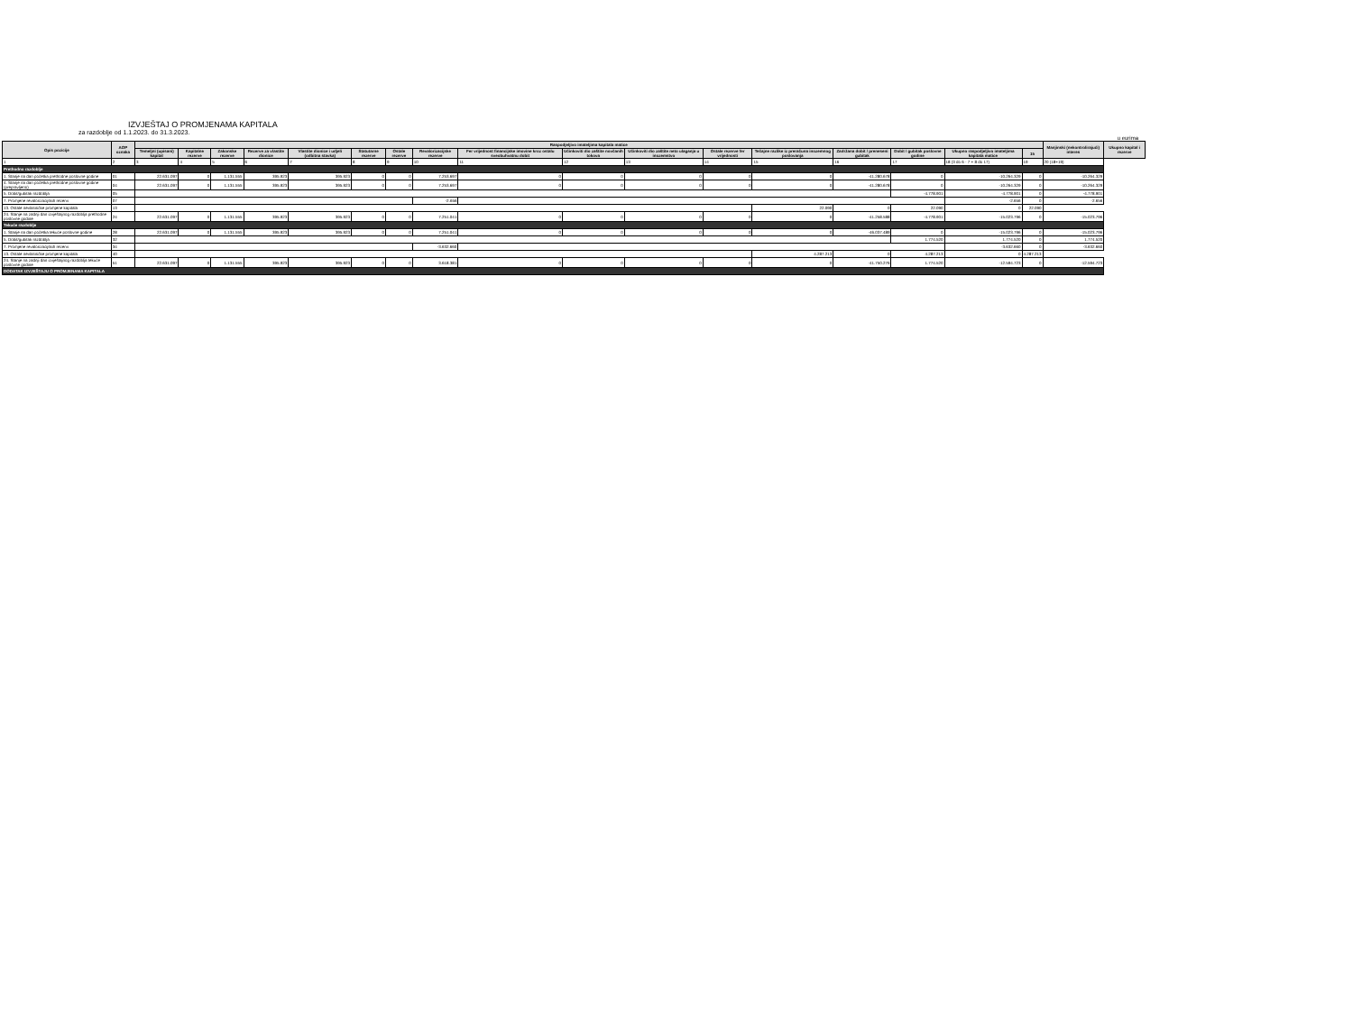IZVJEŠTAJ O PROMJENAMA KAPITALA
za razdoblje od 1.1.2023. do 31.3.2023.
u eurima
| Opis pozicije | AOP oznaka | Raspodjeljivo imateljima kapitala matice | | | | | | | | | | | | | | | | | Manjinski (nekontrolirajući) interes | Ukupno kapital i rezerve |
| --- | --- | --- | --- | --- | --- | --- | --- | --- | --- | --- | --- | --- | --- | --- | --- | --- | --- | --- | --- | --- |
| | | Temeljni (upisani) kapital | Kapitalne rezerve | Zakonske rezerve | Rezerve za vlastite dionice | Vlastite dionice i udjeli (odbitna stavka) | Statutarne rezerve | Ostale rezerve | Revalorizacijske rezerve | Fer vrijednost financijske imovine kroz ostalu sveobuhvatnu dobit | Učinkoviti dio zaštite novčanih tokova | Učinkoviti dio zaštite neto ulaganja u inozemstvo | Ostale rezerve fer vrijednosti | Tečajne razlike iz preračuna inozemnog poslovanja | Zadržana dobit / preneseni gubitak | Dobit / gubitak poslovne godine | Ukupno raspodjeljivo imateljima kapitala matice | 15 | | |
| 1 | 2 | 3 | 4 | 5 | 6 | 7 | 8 | 9 | 10 | 11 | 12 | 13 | 14 | 15 | 16 | 17 | 18 (3 do 6 - 7 + 8 do 17) | 19 | 20 (18+19) | |
| Prethodno razdoblje | | | | | | | | | | | | | | | | | | | | |
| 1. Stanje na dan početka prethodne poslovne godine | 01 | 22.631.097 | 0 | 1.131.555 | 395.923 | 395.923 | 0 | 0 | 7.253.697 | 0 | 0 | 0 | 0 | 0 | -41.280.678 | 0 | -10.264.329 | 0 | -10.264.329 | |
| 4. Stanje na dan početka prethodne poslovne godine (prepravljeno) | 04 | 22.631.097 | 0 | 1.131.555 | 395.923 | 395.923 | 0 | 0 | 7.253.697 | 0 | 0 | 0 | 0 | 0 | -41.280.678 | 0 | -10.264.329 | 0 | -10.264.329 | |
| 5. Dobit/gubitak razdoblja | 05 | | | | | | | | | | | | | | | -4.778.901 | -4.778.901 | 0 | -4.778.901 | |
| 7. Promjene revalorizacijskih rezervi | 07 | | | | | | | | -2.656 | | | | | | | | -2.656 | 0 | -2.656 | |
| 13. Ostale nevlasničke promjene kapitala | 13 | | | | | | | | | | | | | 22.090 | 0 | 22.090 | 0 | 22.090 | | |
| 24. Stanje na zadnji dan izvještajnog razdoblja prethodne poslovne godine | 24 | 22.631.097 | 0 | 1.131.555 | 395.923 | 395.923 | 0 | 0 | 7.251.041 | 0 | 0 | 0 | 0 | 0 | -41.258.588 | -4.778.901 | -15.023.796 | 0 | -15.023.796 | |
| Tekuće razdoblje | | | | | | | | | | | | | | | | | | | | |
| 1. Stanje na dan početka tekuće poslovne godine | 28 | 22.631.097 | 0 | 1.131.555 | 395.923 | 395.923 | 0 | 0 | 7.251.041 | 0 | 0 | 0 | 0 | 0 | -46.037.489 | 0 | -15.023.796 | 0 | -15.023.796 | |
| 5. Dobit/gubitak razdoblja | 32 | | | | | | | | | | | | | | | 1.774.520 | 1.774.520 | 0 | 1.774.520 | |
| 7. Promjene revalorizacijskih rezervi | 34 | | | | | | | | -3.632.660 | | | | | | | | -3.632.660 | 0 | -3.632.660 | |
| 13. Ostale nevlasničke promjene kapitala | 40 | | | | | | | | | | | | | 4.287.213 | 0 | 4.287.213 | 0 | 4.287.213 | | |
| 24. Stanje na zadnji dan izvještajnog razdoblja tekuće poslovne godine | 51 | 22.631.097 | 0 | 1.131.555 | 395.923 | 395.923 | 0 | 0 | 3.618.381 | 0 | 0 | 0 | 0 | 0 | -41.750.276 | 1.774.520 | -12.594.723 | 0 | -12.594.723 | |
| DODATAK IZVJEŠTAJU O PROMJENAMA KAPITALA | | | | | | | | | | | | | | | | | | | | |